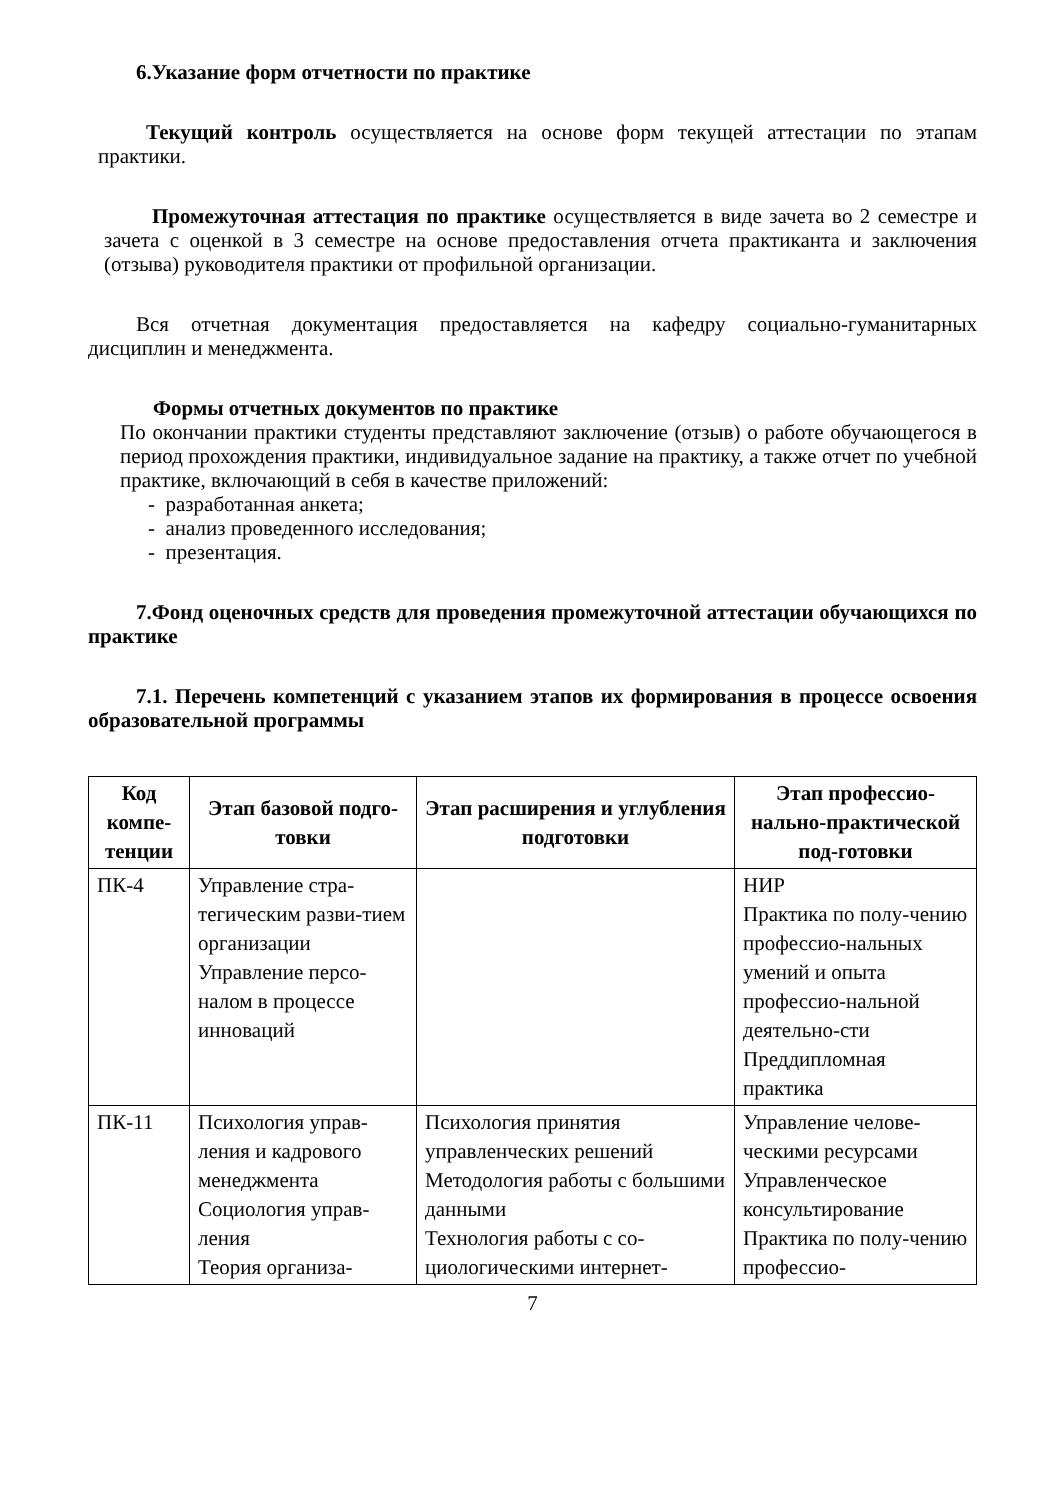6.Указание форм отчетности по практике
Текущий контроль осуществляется на основе форм текущей аттестации по этапам практики.
Промежуточная аттестация по практике осуществляется в виде зачета во 2 семестре и зачета с оценкой в 3 семестре на основе предоставления отчета практиканта и заключения (отзыва) руководителя практики от профильной организации.
Вся отчетная документация предоставляется на кафедру социально-гуманитарных дисциплин и менеджмента.
Формы отчетных документов по практике
По окончании практики студенты представляют заключение (отзыв) о работе обучающегося в период прохождения практики, индивидуальное задание на практику, а также отчет по учебной практике, включающий в себя в качестве приложений:
- разработанная анкета;
- анализ проведенного исследования;
- презентация.
7.Фонд оценочных средств для проведения промежуточной аттестации обучающихся по практике
7.1. Перечень компетенций с указанием этапов их формирования в процессе освоения образовательной программы
| Код компе-тенции | Этап базовой подго-товки | Этап расширения и углубления подготовки | Этап профессио-нально-практической под-готовки |
| --- | --- | --- | --- |
| ПК-4 | Управление стра-тегическим разви-тием организации Управление персо-налом в процессе инноваций | | НИР Практика по полу-чению профессио-нальных умений и опыта профессио-нальной деятельно-сти Преддипломная практика |
| ПК-11 | Психология управ-ления и кадрового менеджмента Социология управ-ления Теория организа- | Психология принятия управленческих решений Методология работы с большими данными Технология работы с со-циологическими интернет- | Управление челове-ческими ресурсами Управленческое консультирование Практика по полу-чению профессио- |
7